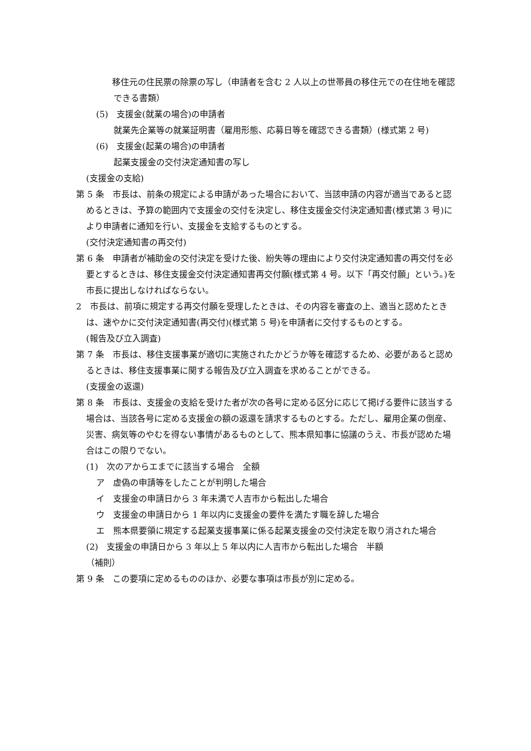移住元の住民票の除票の写し（申請者を含む 2 人以上の世帯員の移住元での在住地を確認できる書類）
(5)　支援金(就業の場合)の申請者
就業先企業等の就業証明書（雇用形態、応募日等を確認できる書類）(様式第 2 号)
(6)　支援金(起業の場合)の申請者
起業支援金の交付決定通知書の写し
(支援金の支給)
第 5 条　市長は、前条の規定による申請があった場合において、当該申請の内容が適当であると認めるときは、予算の範囲内で支援金の交付を決定し、移住支援金交付決定通知書(様式第 3 号)により申請者に通知を行い、支援金を支給するものとする。
(交付決定通知書の再交付)
第 6 条　申請者が補助金の交付決定を受けた後、紛失等の理由により交付決定通知書の再交付を必要とするときは、移住支援金交付決定通知書再交付願(様式第 4 号。以下「再交付願」という。)を市長に提出しなければならない。
2　市長は、前項に規定する再交付願を受理したときは、その内容を審査の上、適当と認めたときは、速やかに交付決定通知書(再交付)(様式第 5 号)を申請者に交付するものとする。
(報告及び立入調査)
第 7 条　市長は、移住支援事業が適切に実施されたかどうか等を確認するため、必要があると認めるときは、移住支援事業に関する報告及び立入調査を求めることができる。
(支援金の返還)
第 8 条　市長は、支援金の支給を受けた者が次の各号に定める区分に応じて掲げる要件に該当する場合は、当該各号に定める支援金の額の返還を請求するものとする。ただし、雇用企業の倒産、災害、病気等のやむを得ない事情があるものとして、熊本県知事に協議のうえ、市長が認めた場合はこの限りでない。
(1)　次のアからエまでに該当する場合　全額
ア　虚偽の申請等をしたことが判明した場合
イ　支援金の申請日から 3 年未満で人吉市から転出した場合
ウ　支援金の申請日から 1 年以内に支援金の要件を満たす職を辞した場合
エ　熊本県要領に規定する起業支援事業に係る起業支援金の交付決定を取り消された場合
(2)　支援金の申請日から 3 年以上 5 年以内に人吉市から転出した場合　半額
（補則）
第 9 条　この要項に定めるもののほか、必要な事項は市長が別に定める。